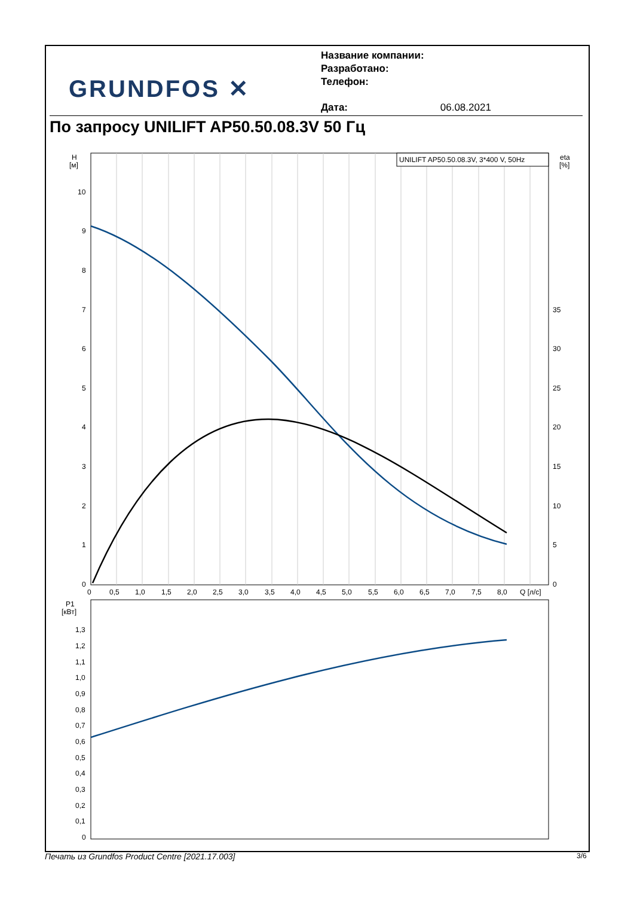GRUNDFOS ✕
Название компании:
Разработано:
Телефон:
Дата: 06.08.2021
По запросу UNILIFT AP50.50.08.3V 50 Гц
UNILIFT AP50.50.08.3V, 3*400 V, 50Hz
H
[м]
eta
[%]
10
9
8
7
6
5
4
3
2
1
0
35
30
25
20
15
10
5
0
0
0,5
1,0
1,5
2,0
2,5
3,0
3,5
4,0
4,5
5,0
5,5
6,0
6,5
7,0
7,5
8,0
Q [л/с]
P1
[кВт]
1,3
1,2
1,1
1,0
0,9
0,8
0,7
0,6
0,5
0,4
0,3
0,2
0,1
0
Печать из Grundfos Product Centre [2021.17.003]
3/6